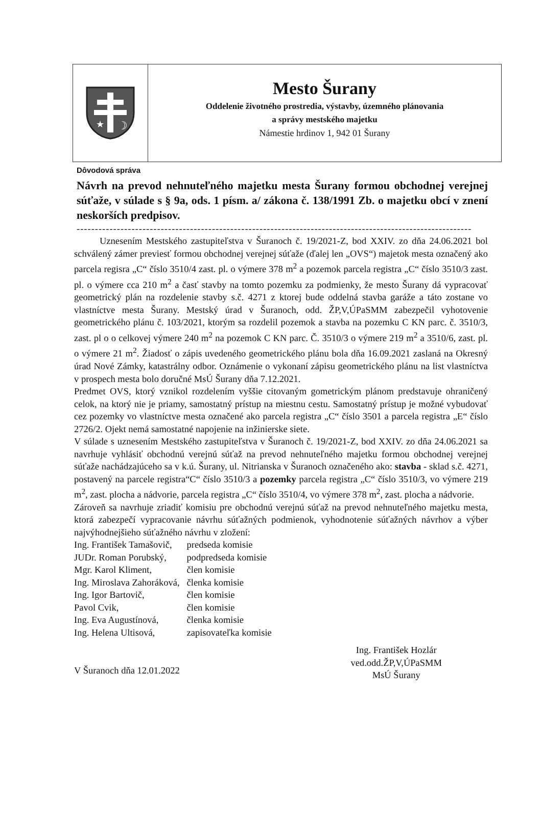★
☽
Mesto Šurany
Oddelenie životného prostredia, výstavby, územného plánovania
a správy mestského majetku
Námestie hrdinov 1, 942 01 Šurany
Dôvodová správa
Návrh na prevod nehnuteľného majetku mesta Šurany formou obchodnej verejnej súťaže, v súlade s § 9a, ods. 1 písm. a/ zákona č. 138/1991 Zb. o majetku obcí v znení neskorších predpisov.
------------------------------------------------------------------------------------------------------------
Uznesením Mestského zastupiteľstva v Šuranoch č. 19/2021-Z, bod XXIV. zo dňa 24.06.2021 bol schválený zámer previesť formou obchodnej verejnej súťaže (ďalej len „OVS“) majetok mesta označený ako parcela regisra „C“ číslo 3510/4 zast. pl. o výmere 378 m<sup>2</sup> a pozemok parcela registra „C“ číslo 3510/3 zast. pl. o výmere cca 210 m<sup>2</sup> a časť stavby na tomto pozemku za podmienky, že mesto Šurany dá vypracovať geometrický plán na rozdelenie stavby s.č. 4271 z ktorej bude oddelná stavba garáže a táto zostane vo vlastníctve mesta Šurany. Mestský úrad v Šuranoch, odd. ŽP,V,ÚPaSMM zabezpečil vyhotovenie geometrického plánu č. 103/2021, ktorým sa rozdelil pozemok a stavba na pozemku C KN parc. č. 3510/3, zast. pl o o celkovej výmere 240 m<sup>2</sup> na pozemok C KN parc. Č. 3510/3 o výmere 219 m<sup>2</sup> a 3510/6, zast. pl. o výmere 21 m<sup>2</sup>. Žiadosť o zápis uvedeného geometrického plánu bola dňa 16.09.2021 zaslaná na Okresný úrad Nové Zámky, katastrálny odbor. Oznámenie o vykonaní zápisu geometrického plánu na list vlastníctva v prospech mesta bolo doručné MsÚ Šurany dňa 7.12.2021.
Predmet OVS, ktorý vznikol rozdelením vyššie citovaným gometrickým plánom predstavuje ohraničený celok, na ktorý nie je priamy, samostatný prístup na miestnu cestu. Samostatný prístup je možné vybudovať cez pozemky vo vlastníctve mesta označené ako parcela registra „C“ číslo 3501 a parcela registra „E“ číslo 2726/2. Ojekt nemá samostatné napojenie na inžinierske siete.
V súlade s uznesením Mestského zastupiteľstva v Šuranoch č. 19/2021-Z, bod XXIV. zo dňa 24.06.2021 sa navrhuje vyhlásiť obchodnú verejnú súťaž na prevod nehnuteľného majetku formou obchodnej verejnej súťaže nachádzajúceho sa v k.ú. Šurany, ul. Nitrianska v Šuranoch označeného ako: stavba - sklad s.č. 4271, postavený na parcele registra“C“ číslo 3510/3 a pozemky parcela registra „C“ číslo 3510/3, vo výmere 219 m<sup>2</sup>, zast. plocha a nádvorie, parcela registra „C“ číslo 3510/4, vo výmere 378 m<sup>2</sup>, zast. plocha a nádvorie.
Zároveň sa navrhuje zriadiť komisiu pre obchodnú verejnú súťaž na prevod nehnuteľného majetku mesta, ktorá zabezpečí vypracovanie návrhu súťažných podmienok, vyhodnotenie súťažných návrhov a výber najvýhodnejšieho súťažného návrhu v zložení:
| Ing. František Tamašovič, | predseda komisie |
| JUDr. Roman Porubský, | podpredseda komisie |
| Mgr. Karol Kliment, | člen komisie |
| Ing. Miroslava Zahoráková, | členka komisie |
| Ing. Igor Bartovič, | člen komisie |
| Pavol Cvik, | člen komisie |
| Ing. Eva Augustínová, | členka komisie |
| Ing. Helena Ultisová, | zapisovateľka komisie |
V Šuranoch dňa 12.01.2022
Ing. František Hozlár
ved.odd.ŽP,V,ÚPaSMM
MsÚ Šurany